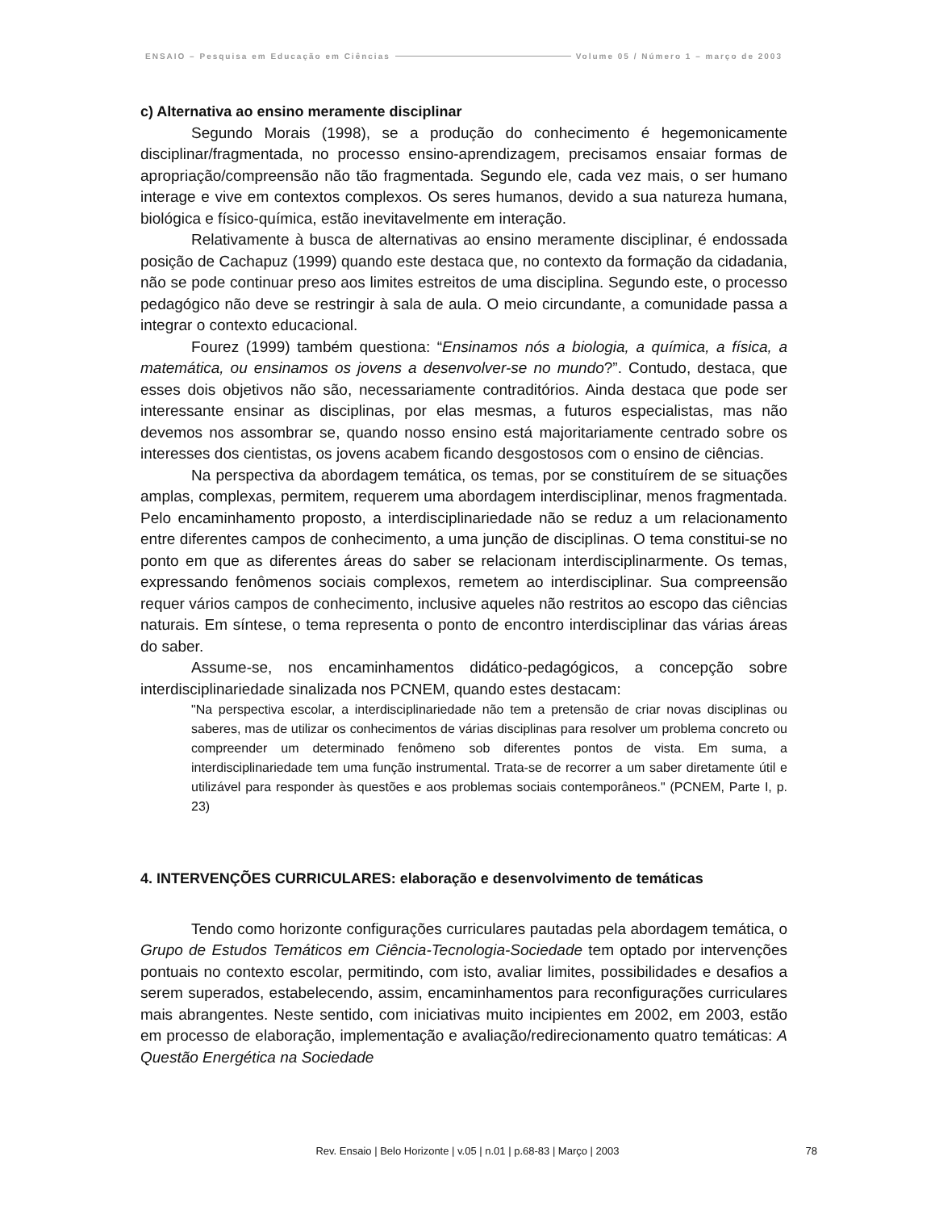ENSAIO – Pesquisa em Educação em Ciências Volume 05 / Número 1 – março de 2003
c) Alternativa ao ensino meramente disciplinar
Segundo Morais (1998), se a produção do conhecimento é hegemonicamente disciplinar/fragmentada, no processo ensino-aprendizagem, precisamos ensaiar formas de apropriação/compreensão não tão fragmentada. Segundo ele, cada vez mais, o ser humano interage e vive em contextos complexos. Os seres humanos, devido a sua natureza humana, biológica e físico-química, estão inevitavelmente em interação.
Relativamente à busca de alternativas ao ensino meramente disciplinar, é endossada posição de Cachapuz (1999) quando este destaca que, no contexto da formação da cidadania, não se pode continuar preso aos limites estreitos de uma disciplina. Segundo este, o processo pedagógico não deve se restringir à sala de aula. O meio circundante, a comunidade passa a integrar o contexto educacional.
Fourez (1999) também questiona: “Ensinamos nós a biologia, a química, a física, a matemática, ou ensinamos os jovens a desenvolver-se no mundo?”. Contudo, destaca, que esses dois objetivos não são, necessariamente contraditórios. Ainda destaca que pode ser interessante ensinar as disciplinas, por elas mesmas, a futuros especialistas, mas não devemos nos assombrar se, quando nosso ensino está majoritariamente centrado sobre os interesses dos cientistas, os jovens acabem ficando desgostosos com o ensino de ciências.
Na perspectiva da abordagem temática, os temas, por se constituírem de se situações amplas, complexas, permitem, requerem uma abordagem interdisciplinar, menos fragmentada. Pelo encaminhamento proposto, a interdisciplinariedade não se reduz a um relacionamento entre diferentes campos de conhecimento, a uma junção de disciplinas. O tema constitui-se no ponto em que as diferentes áreas do saber se relacionam interdisciplinarmente. Os temas, expressando fenômenos sociais complexos, remetem ao interdisciplinar. Sua compreensão requer vários campos de conhecimento, inclusive aqueles não restritos ao escopo das ciências naturais. Em síntese, o tema representa o ponto de encontro interdisciplinar das várias áreas do saber.
Assume-se, nos encaminhamentos didático-pedagógicos, a concepção sobre interdisciplinariedade sinalizada nos PCNEM, quando estes destacam:
"Na perspectiva escolar, a interdisciplinariedade não tem a pretensão de criar novas disciplinas ou saberes, mas de utilizar os conhecimentos de várias disciplinas para resolver um problema concreto ou compreender um determinado fenômeno sob diferentes pontos de vista. Em suma, a interdisciplinariedade tem uma função instrumental. Trata-se de recorrer a um saber diretamente útil e utilizável para responder às questões e aos problemas sociais contemporâneos." (PCNEM, Parte I, p. 23)
4. INTERVENÇÕES CURRICULARES: elaboração e desenvolvimento de temáticas
Tendo como horizonte configurações curriculares pautadas pela abordagem temática, o Grupo de Estudos Temáticos em Ciência-Tecnologia-Sociedade tem optado por intervenções pontuais no contexto escolar, permitindo, com isto, avaliar limites, possibilidades e desafios a serem superados, estabelecendo, assim, encaminhamentos para reconfigurações curriculares mais abrangentes. Neste sentido, com iniciativas muito incipientes em 2002, em 2003, estão em processo de elaboração, implementação e avaliação/redirecionamento quatro temáticas: A Questão Energética na Sociedade
Rev. Ensaio | Belo Horizonte | v.05 | n.01 | p.68-83 | Março | 2003
78